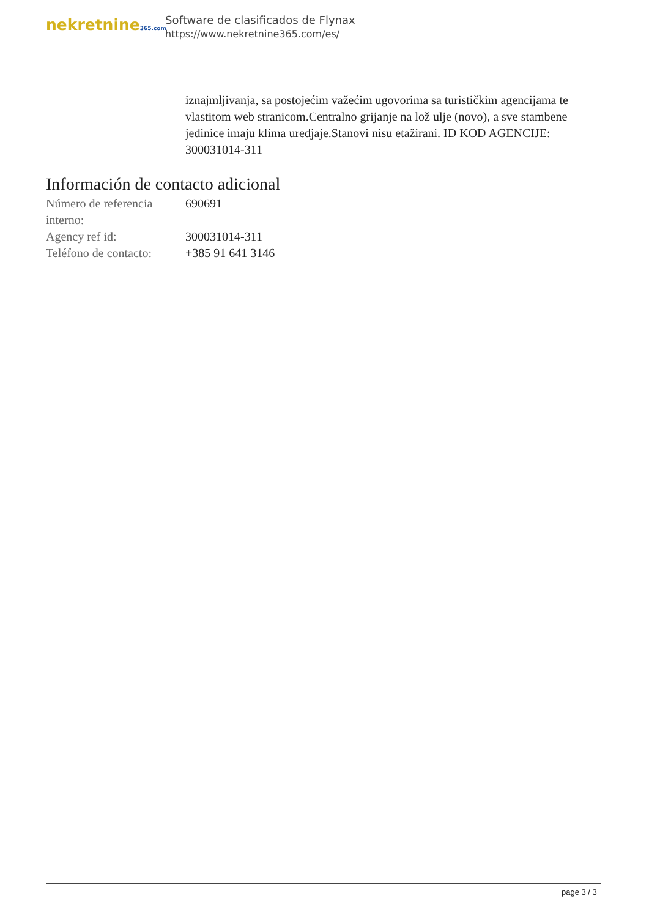nekretnine365.com
Software de clasificados de Flynax
https://www.nekretnine365.com/es/
iznajmljivanja, sa postojećim važećim ugovorima sa turističkim agencijama te vlastitom web stranicom.Centralno grijanje na lož ulje (novo), a sve stambene jedinice imaju klima uredjaje.Stanovi nisu etažirani. ID KOD AGENCIJE: 300031014-311
Información de contacto adicional
| Número de referencia interno: | 690691 |
| Agency ref id: | 300031014-311 |
| Teléfono de contacto: | +385 91 641 3146 |
page 3 / 3